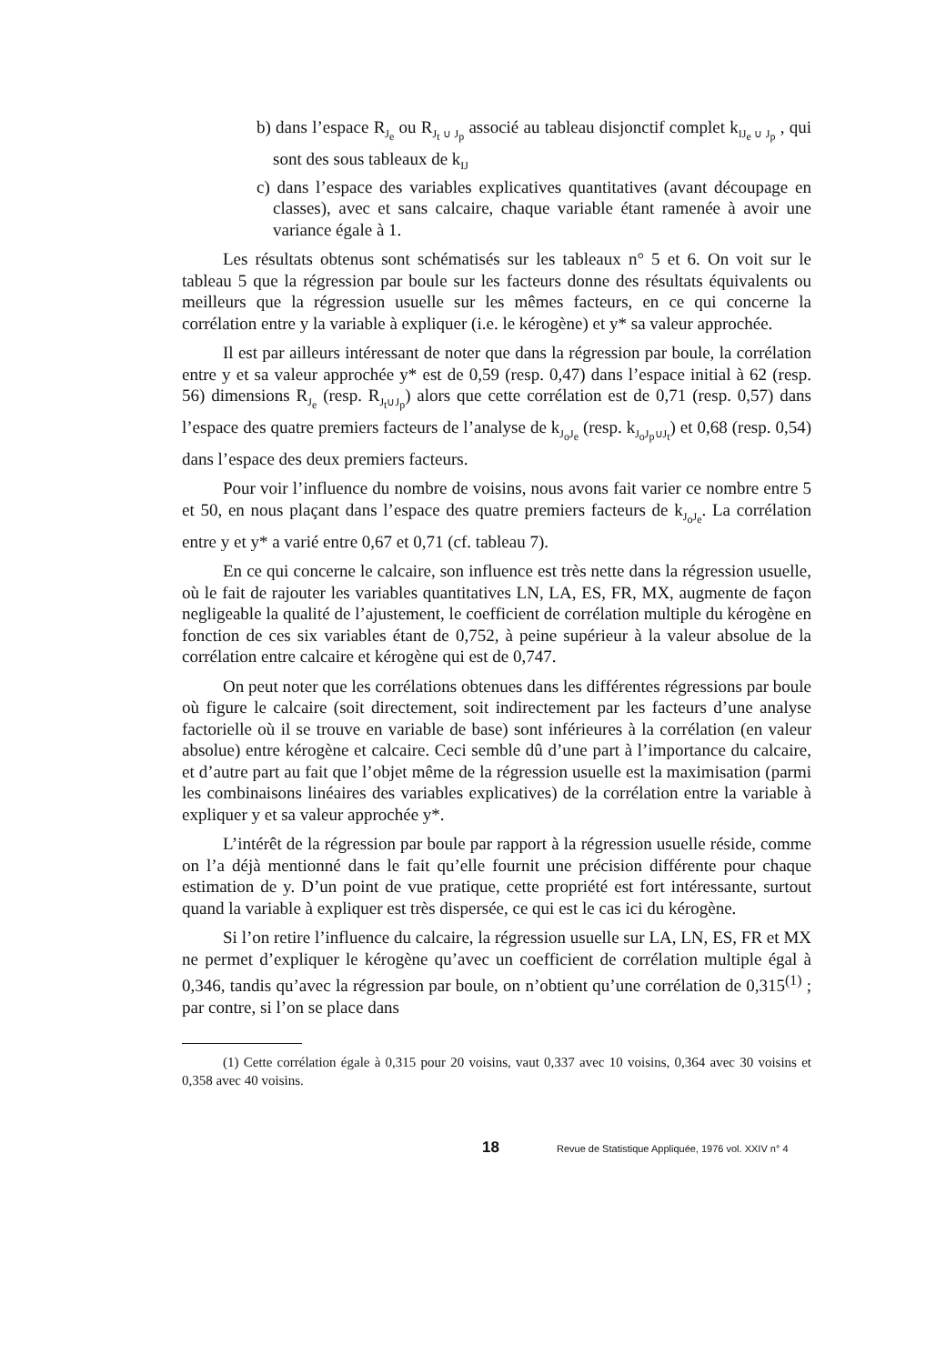b) dans l’espace R<sub>J<sub>e</sub></sub> ou R<sub>J<sub>t</sub> ∪ J<sub>p</sub></sub> associé au tableau disjonctif complet k<sub>IJ<sub>e</sub> ∪ J<sub>p</sub></sub> , qui sont des sous tableaux de k<sub>IJ</sub>
c) dans l’espace des variables explicatives quantitatives (avant découpage en classes), avec et sans calcaire, chaque variable étant ramenée à avoir une variance égale à 1.
Les résultats obtenus sont schématisés sur les tableaux n° 5 et 6. On voit sur le tableau 5 que la régression par boule sur les facteurs donne des résultats équivalents ou meilleurs que la régression usuelle sur les mêmes facteurs, en ce qui concerne la corrélation entre y la variable à expliquer (i.e. le kérogène) et y* sa valeur approchée.
Il est par ailleurs intéressant de noter que dans la régression par boule, la corrélation entre y et sa valeur approchée y* est de 0,59 (resp. 0,47) dans l’espace initial à 62 (resp. 56) dimensions R<sub>J<sub>e</sub></sub> (resp. R<sub>J<sub>t</sub>∪J<sub>p</sub></sub>) alors que cette corrélation est de 0,71 (resp. 0,57) dans l’espace des quatre premiers facteurs de l’analyse de k<sub>J<sub>o</sub>J<sub>e</sub></sub> (resp. k<sub>J<sub>o</sub>J<sub>p</sub>∪J<sub>t</sub></sub>) et 0,68 (resp. 0,54) dans l’espace des deux premiers facteurs.
Pour voir l’influence du nombre de voisins, nous avons fait varier ce nombre entre 5 et 50, en nous plaçant dans l’espace des quatre premiers facteurs de k<sub>J<sub>o</sub>J<sub>e</sub></sub>. La corrélation entre y et y* a varié entre 0,67 et 0,71 (cf. tableau 7).
En ce qui concerne le calcaire, son influence est très nette dans la régression usuelle, où le fait de rajouter les variables quantitatives LN, LA, ES, FR, MX, augmente de façon negligeable la qualité de l’ajustement, le coefficient de corrélation multiple du kérogène en fonction de ces six variables étant de 0,752, à peine supérieur à la valeur absolue de la corrélation entre calcaire et kérogène qui est de 0,747.
On peut noter que les corrélations obtenues dans les différentes régressions par boule où figure le calcaire (soit directement, soit indirectement par les facteurs d’une analyse factorielle où il se trouve en variable de base) sont inférieures à la corrélation (en valeur absolue) entre kérogène et calcaire. Ceci semble dû d’une part à l’importance du calcaire, et d’autre part au fait que l’objet même de la régression usuelle est la maximisation (parmi les combinaisons linéaires des variables explicatives) de la corrélation entre la variable à expliquer y et sa valeur approchée y*.
L’intérêt de la régression par boule par rapport à la régression usuelle réside, comme on l’a déjà mentionné dans le fait qu’elle fournit une précision différente pour chaque estimation de y. D’un point de vue pratique, cette propriété est fort intéressante, surtout quand la variable à expliquer est très dispersée, ce qui est le cas ici du kérogène.
Si l’on retire l’influence du calcaire, la régression usuelle sur LA, LN, ES, FR et MX ne permet d’expliquer le kérogène qu’avec un coefficient de corrélation multiple égal à 0,346, tandis qu’avec la régression par boule, on n’obtient qu’une corrélation de 0,315<sup>(1)</sup> ; par contre, si l’on se place dans
(1) Cette corrélation égale à 0,315 pour 20 voisins, vaut 0,337 avec 10 voisins, 0,364 avec 30 voisins et 0,358 avec 40 voisins.
18 Revue de Statistique Appliquée, 1976 vol. XXIV n° 4